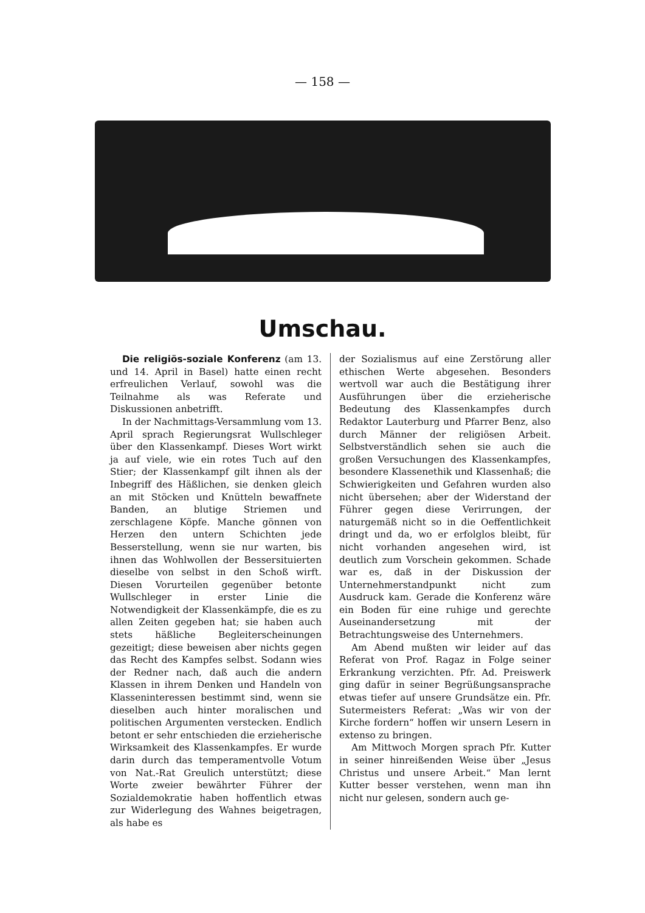— 158 —
Umschau.
Die religiös-soziale Konferenz (am 13. und 14. April in Basel) hatte einen recht erfreulichen Verlauf, sowohl was die Teilnahme als was Referate und Diskussionen anbetrifft.
In der Nachmittags-Versammlung vom 13. April sprach Regierungsrat Wullschleger über den Klassenkampf. Dieses Wort wirkt ja auf viele, wie ein rotes Tuch auf den Stier; der Klassenkampf gilt ihnen als der Inbegriff des Häßlichen, sie denken gleich an mit Stöcken und Knütteln bewaffnete Banden, an blutige Striemen und zerschlagene Köpfe. Manche gönnen von Herzen den untern Schichten jede Besserstellung, wenn sie nur warten, bis ihnen das Wohlwollen der Bessersituierten dieselbe von selbst in den Schoß wirft. Diesen Vorurteilen gegenüber betonte Wullschleger in erster Linie die Notwendigkeit der Klassenkämpfe, die es zu allen Zeiten gegeben hat; sie haben auch stets häßliche Begleiterscheinungen gezeitigt; diese beweisen aber nichts gegen das Recht des Kampfes selbst. Sodann wies der Redner nach, daß auch die andern Klassen in ihrem Denken und Handeln von Klasseninteressen bestimmt sind, wenn sie dieselben auch hinter moralischen und politischen Argumenten verstecken. Endlich betont er sehr entschieden die erzieherische Wirksamkeit des Klassenkampfes. Er wurde darin durch das temperamentvolle Votum von Nat.-Rat Greulich unterstützt; diese Worte zweier bewährter Führer der Sozialdemokratie haben hoffentlich etwas zur Widerlegung des Wahnes beigetragen, als habe es
der Sozialismus auf eine Zerstörung aller ethischen Werte abgesehen. Besonders wertvoll war auch die Bestätigung ihrer Ausführungen über die erzieherische Bedeutung des Klassenkampfes durch Redaktor Lauterburg und Pfarrer Benz, also durch Männer der religiösen Arbeit. Selbstverständlich sehen sie auch die großen Versuchungen des Klassenkampfes, besondere Klassenethik und Klassenhaß; die Schwierigkeiten und Gefahren wurden also nicht übersehen; aber der Widerstand der Führer gegen diese Verirrungen, der naturgemäß nicht so in die Oeffentlichkeit dringt und da, wo er erfolglos bleibt, für nicht vorhanden angesehen wird, ist deutlich zum Vorschein gekommen. Schade war es, daß in der Diskussion der Unternehmerstandpunkt nicht zum Ausdruck kam. Gerade die Konferenz wäre ein Boden für eine ruhige und gerechte Auseinandersetzung mit der Betrachtungsweise des Unternehmers.
Am Abend mußten wir leider auf das Referat von Prof. Ragaz in Folge seiner Erkrankung verzichten. Pfr. Ad. Preiswerk ging dafür in seiner Begrüßungsansprache etwas tiefer auf unsere Grundsätze ein. Pfr. Sutermeisters Referat: „Was wir von der Kirche fordern“ hoffen wir unsern Lesern in extenso zu bringen.
Am Mittwoch Morgen sprach Pfr. Kutter in seiner hinreißenden Weise über „Jesus Christus und unsere Arbeit.“ Man lernt Kutter besser verstehen, wenn man ihn nicht nur gelesen, sondern auch ge-